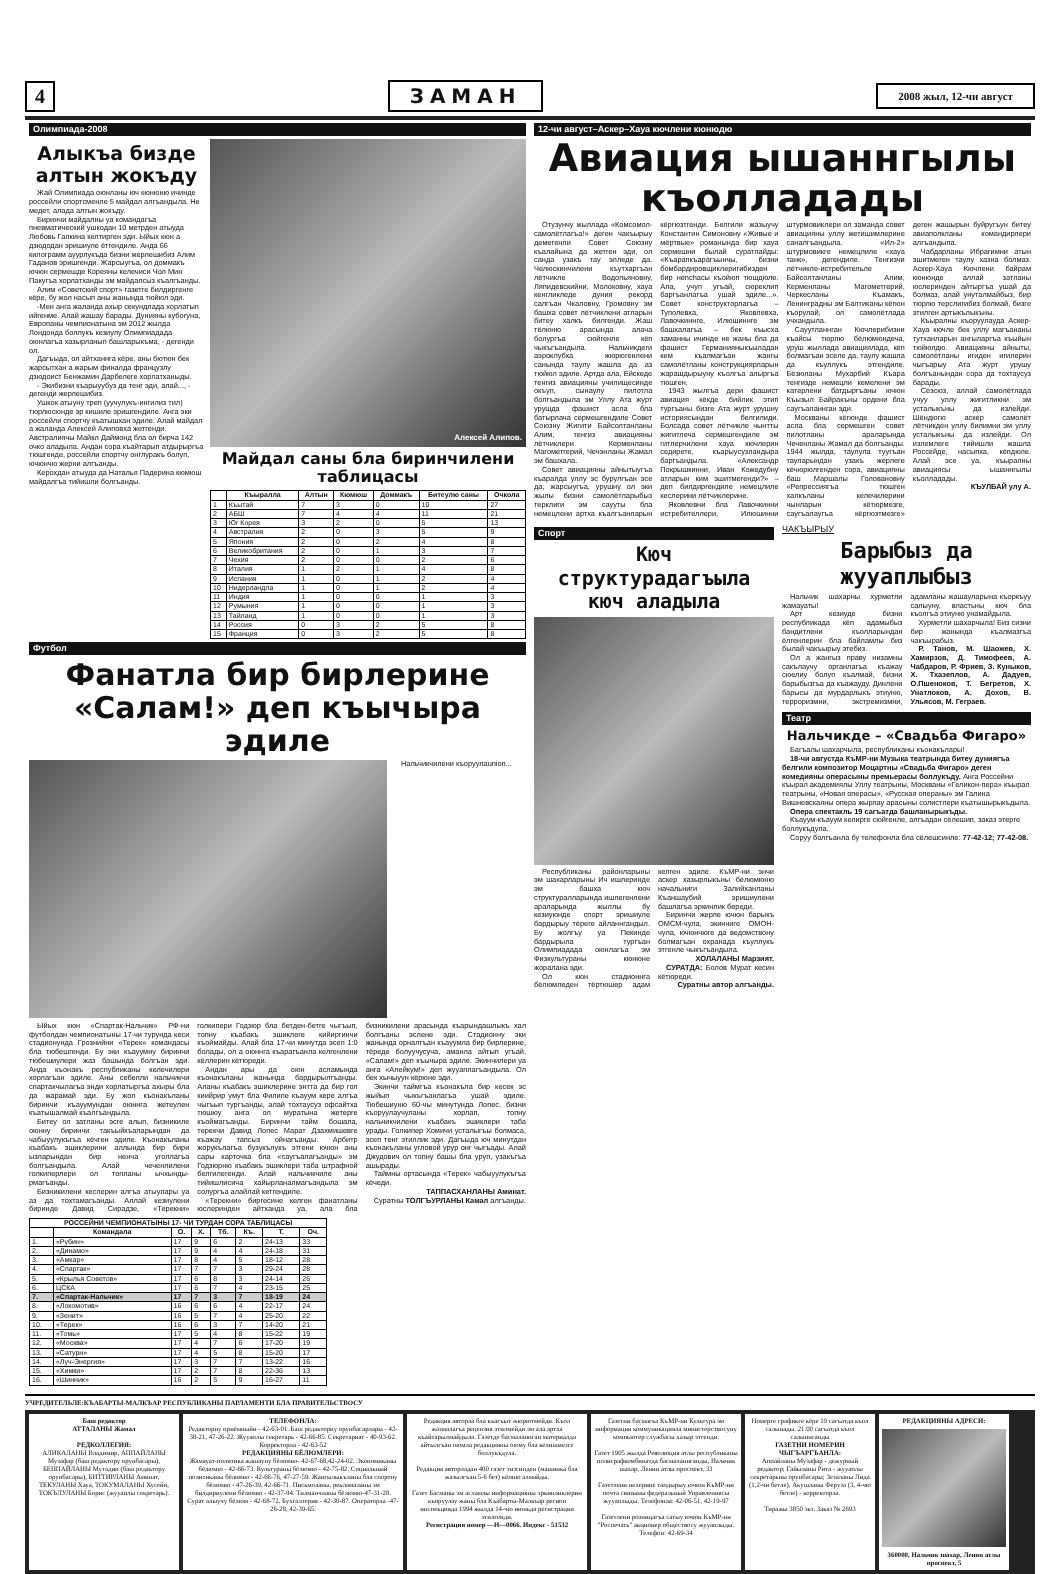4 ЗАМАН 2008 жыл, 12-чи август
Олимпиада-2008
Алыкъа бизде алтын жокъду
Жай Олимпиада оюнланы юч кюнюню ичинде россейли спортсменле 5 майдал алгъандыла. Не медет, алада алтын жокъду.
Биринчи майдалны уа командагъа пневматический ушкодан 10 метрден атыуда Любовь Галкина келтирген эди. Ыйых кюн а дзюдодан эришиуле ётгендиле. Анда 66 килограмм ауурлукъда бизни жерлешибиз Алим Гаданов эришгенди. Жарсыугъа, ол доммакъ ючюн сермешде Кореяны келечиси Чол Мин Пакугъа хорлатханды эм майдалсыз къалгъанды.
Алим «Советский спорт» газетге билдиргенге кёре, бу жол насып аны жанында тюйюл эди.
-Мен анга жаланда ахыр секундлада хорлатып ийгенме. Алай жашау барады. Дунияны кубогуна, Европаны чемпионатына эм 2012 жылда Лондонда боллукъ кезиулу Олимпиадада оюнлагъа хазырланып башларыкъма, - дегенди ол.
Дагъыда, ол айтханнга кёре, аны бютюн бек жарсытхан а жарым финалда французлу дзюдоист Бенжамин Дарбелеге хорлатханыды.
- Экибизни къарыуубуз да тенг эди, алай..., - дегенди жерлешибиз.
Ушкок атыуну треп (уучулукъ-ингилиз тил) тюрлюсюнде эр кишиле эришгендиле. Анга эки россейли спортчу къатышхан эдиле. Алай майдал а жаланда Алексей Алиповха жетгенди. Австралиячы Майкл Даймонд бла ол бирча 142 очко аладыла. Андан сора къайтарып атдырыргъа тюшгенде, россейли спортчу онглуракъ болуп, ючюнчю жерни алгъанды.
Керохдан атыуда да Наталья Падерина кюмюш майдалгъа тийишли болгъанды.
Алексей Алипов.
Майдал саны бла биринчилени таблицасы
| | Къыралла | Алтын | Кюмюш | Доммакъ | Битеулю саны | Очкола |
| --- | --- | --- | --- | --- | --- | --- |
| 1 | Къытай | 7 | 3 | 0 | 10 | 27 |
| 2 | АБШ | 7 | 4 | 4 | 11 | 21 |
| 3 | Юг Корея | 3 | 2 | 0 | 5 | 13 |
| 4 | Австралия | 2 | 0 | 3 | 5 | 9 |
| 5 | Япония | 2 | 0 | 2 | 4 | 8 |
| 6 | Великобритания | 2 | 0 | 1 | 3 | 7 |
| 7 | Чехия | 2 | 0 | 0 | 2 | 6 |
| 8 | Италия | 1 | 2 | 1 | 4 | 8 |
| 9 | Испания | 1 | 0 | 1 | 2 | 4 |
| 10 | Нидерландла | 1 | 0 | 1 | 2 | 4 |
| 11 | Индия | 1 | 0 | 0 | 1 | 3 |
| 12 | Румыния | 1 | 0 | 0 | 1 | 3 |
| 13 | Тайланд | 1 | 0 | 0 | 1 | 3 |
| 14 | Россия | 0 | 3 | 2 | 5 | 8 |
| 15 | Франция | 0 | 3 | 2 | 5 | 8 |
Футбол
Фанатла бир бирлерине «Салам!» деп къычыра эдиле
Нальчикчилени къоруулаunion...
Ыйых кюн «Спартак-Нальчик» РФ-ни футболдан чемпионатыны 17-чи турунда кеси стадионунда Грознийни «Терек» командасы бла тюбешгенди. Бу эки къауумну биринчи тюбешиулери жаз башында болгъан эди. Анда къонакъ республиканы келечилери хорлагъан эдиле. Аны себепли нальчикчи спартакчылагъа энди хорлатыргъа ахыры бла да жарамай эди. Бу жол къонакъланы биринчи къауумундан оюннга жетеулен къатышалмай къалгъандыла.
Битеу ол затланы эсге алып, бизникиле оюнну биринчи такъыйкъаларындан да чабыуулукъгъа кёчген эдиле. Къонакъланы къабакъ эшиклерини аллында бир бири ызларындан бир ненча уголлагъа болгъандыла. Алай чеченлилени голкиперлери ол топланы ычхынды­рмагъанды.
Бизникилени кеслерин алгъа атыулары уа аз да тохтамагъанды. Аллай кезиулени биринде Давид Сирадзе, «Терекни» голкипери Годзюр бла бетден-бетге чыгъып, топну къабакъ эшиклеге кийиргинчи къоймайды. Алай бла 17-чи минутда эсеп 1:0 болады, ол а оюннга къарагъан­ла келгенлени кёллерин кётюреди.
Андан ары да оюн аслам­ында къонакъланы жанында бардырылгъанды. Аланы къабакъ эшиклерине энтта да бир гол киийрир умут бла Филипе къауум кере алгъа чыгъып тургъанды, алай тохтаусуз офсайтха тюшюу анга ол муратына жетерге къоймагъанды. Биринчи тайм бошала, терекчи Давид Лопес Марат Дзахмишевге къажау тапсыз ойнагъанды. Арбитр жорукълагъа бузукълукъ этгени ючюн аны сары карточка бла «саугъалагъан­ды» эм Годзюрню къабакъ эшиклери таба штрафной белгилегенди. Алай нальчикчиле аны тийишлисича хайырланалмагъандыла эм солургъа алайлай кетгендиле.
«Терекни» биргесине келген фанатланы юслеринден айтханда уа, ала бла бизникилени арасында къарындашлыкъ хал болгъаны эслене эди. Стадионну эки жанында орналгъан къауумла бир бирлерине, тёреде болуучусуча, аманла айтып угъай, «Салам!» деп къычыра эдиле. Экинчилери уа анга «Алейкум!» деп жууаплагъандыла. Ол бек хычыуун кёрюне эди.
Экинчи таймгъа къонакъла бир кесек эс жыйып чыкъгъанлагъа ушай эдиле. Тюбешиуню 60-чы минутунда Лопес, бизни къоруулаучуланы хорлап, топну нальчикчилени къабакъ эшиклери таба урады. Голкипер Хомичи усталыгъы болмаса, эсеп тенг этиллик эди. Дагъыда юч минутдан къонакъланы угловой урур онг чыгъады. Алай Джудович ол топну башы бла уруп, узакъгъа ашырады.
Таймны ортасында «Терек» чабыуулукъгъа кёчеди.
ТАППАСХАНЛАНЫ Аминат.
Суратны ТОЛГЪУРЛАНЫ Камал алгъанды.
| РОССЕЙНИ ЧЕМПИОНАТЫНЫ 17- ЧИ ТУРДАН СОРА ТАБЛИЦАСЫ | | | | | | | |
| --- | --- | --- | --- | --- | --- | --- | --- |
| | Командала | О. | Х. | Тб. | Къ. | Т. | Оч. |
| 1. | «Рубин» | 17 | 9 | 6 | 2 | 24-13 | 33 |
| 2. | «Динамо» | 17 | 9 | 4 | 4 | 24-18 | 31 |
| 3. | «Амкар» | 17 | 8 | 4 | 5 | 18-12 | 28 |
| 4. | «Спартак» | 17 | 7 | 7 | 3 | 29-24 | 28 |
| 5. | «Крылья Советов» | 17 | 6 | 8 | 3 | 24-14 | 26 |
| 6. | ЦСКА | 17 | 6 | 7 | 4 | 23-15 | 25 |
| 7. | «Спартак-Нальчик» | 17 | 7 | 3 | 7 | 18-19 | 24 |
| 8. | «Локомотив» | 16 | 6 | 6 | 4 | 22-17 | 24 |
| 9. | «Зенит» | 16 | 5 | 7 | 4 | 25-20 | 22 |
| 10. | «Терек» | 16 | 6 | 3 | 7 | 14-20 | 21 |
| 11. | «Томь» | 17 | 5 | 4 | 8 | 15-22 | 19 |
| 12. | «Москва» | 17 | 4 | 7 | 6 | 17-20 | 19 |
| 13. | «Сатурн» | 17 | 4 | 5 | 8 | 15-20 | 17 |
| 14. | «Луч-Энергия» | 17 | 3 | 7 | 7 | 13-22 | 16 |
| 15. | «Химки» | 17 | 2 | 7 | 8 | 22-36 | 13 |
| 16. | «Шинник» | 16 | 2 | 5 | 9 | 16-27 | 11 |
12-чи август–Аскер–Хауа кючлени кюнюдю
Авиация ышаннгылы къолладады
Отузунчу жыллада «Комсомол-самолётлагъа!» деген чакъырыу демегенли Совет Союзну къалайына да жетген эди, ол санда узакъ тау элледе да. Челюскинчилени къутхаргъан лётчикле Водопьяновну, Ляпидевскийни, Молоковну, хауа кенгликледе дуния рекорд салгъан Чкаловну, Громовну эм башха совет лётчиклени атларын битеу халкъ билгенди. Жаш тёлюню арасында алача болургъа сюйгенле кёп чыкъгъандыла. Нальчикдеги аэроклубха жюрюгенлени санында таулу жашла да аз тюйюл эдиле. Артда ала, Ейскеде тенгиз авиацияны училищесинде окъуп, сынаулу пилотла болгъандыла эм Уллу Ата журт урушда фашист асла бла батырлача сермешгендиле Совет Союзну Жигити Байсолтанланы Алим, тенгиз авиацияны лётчиклери Керменланы Магометгерий, Чечэнланы Жамал эм башхала.
Совет авиацияны айныты­угъа къаралда уллу эс бурулгъан эсе да, жарсыугъа, урушну ол эки жылы бизни самолётларыбыз терклиги эм саууты бла немецлени артха къалгъанларын кёргюзтгенди. Белгили жазыучу Константин Симоновну «Живые и мёртвые» романында бир хауа сермешни былай суратлайды: «Къарапкъарагъынчы, бизни бомбардировщиклеригибизден бир неnchасы къойюп тюшдюле. Ала, учуп угъай, сюреклип баргъанлагъа ушай эдиле...». Совет конструкторлагъа – Туполевха, Яковлевха, Лавочкиннге, Илюшиннге эм башхалагъа – бек къысха заманны ичинде не жаны бла да фашист Германияныкъыладан кем къалмагъан жангы самолётланы конструкциярларын жарашдырыуну къолгъа алыргъа тюшген.
1943 жылгъа дери фашист авиация кёкде бийлик этип тургъаны бизге Ата журт урушну историясындан белгилиди. Болсада совет лётчикле чынтты жигитлеча сермешгендиле эм гитлерчилени хауа кючлерин седирете, къарыусузландыра баргъандыла. «Александр Покрышкинни, Иван Кожедубну атларын ким эшитмегенди?» – деп билдиргендиле немецлиле кеслерини лётчиклерине.
Яковлевни бла Лавочкинни истребителлери, Илюшинни штурмовиклери ол заманда совет авиацияны уллу жетишимлерине саналгъандыла. «Ил-2» штурмовикге немецлиле «хауа танк», дегендиле. Тенгизчи лётчикле-истребительле Байсолтанланы Алим, Керменланы Магометгерий, Черкесланы Къамакъ, Ленинградны эм Балтиканы кёгюн къорулай, ол самолётлада учхандыла.
Сауутланнган Кючлерибизни къайсы тюрлю бёлюмюндеча, уруш жыллада авиациялада, кёп болмагъан эселе да, таулу жашла да къуллукъ этгендиле. Бёзюланы Мухарбий Къара тенгизде немецли кемелени эм катерлени батдыргъаны ючюн Къызыл Байракъны ордени бла саугъаланнган эди.
Москваны кёгюнде фашист асла бла сермешген совет пилотланы араларында Чеченланы Жамал да болгъанды. 1944 жылда, таулула туугъан тауларындан узакъ жерлеге кёчюрюлгенден сора, авиацияны баш Маршалы Головановну «Репрессиягъа тюшген халкъланы келечилерини чынларын кётюрмезге, саугъалаугъа кёргюзтмезге» деген жашырын буйругъун битеу авиаполкланы командирлери алгъандыла.
Чабдарланы Ибрагимни атын эшитмеген таулу хазна болмаз. Аскер-Хауа Кючлени байрам кюнюнде аллай затланы юслеринден айтыргъа ушай да болмаз, алай унуталмайбыз, бир тюрлю терслигибиз болмай, бизге этилген артыкълыкъны.
Къыралны къоруулауда Аскер-Хауа кючле бек уллу магъананы тутханларын ангыларгъа къыйын тюйюлдю. Авиацияны айныты, самолётланы игиден игилерин чыгъарыу Ата журт урушу болгъанындан сора да тохтаусуз барады.
Сёзсюз, аллай самолётлада учуу уллу жигитликни эм усталыкъны да излейди. Шёндюгю аскер самолёт лётчикден уллу билимни эм уллу усталыкъны да излейди. Ол излемлеге тийишли жашла Россейде, насыпха, кёпдюле. Алай эсе уа, къыралны авиациясы ышаннгылы къолладады.
КЪУЛБАЙ улу А.
Спорт
Кюч структурадагъыла кюч аладыла
Республиканы районларыны эм шахарларыны Ич ишлеринде эм башха кюч структуралларында ишлегенлени араларында жыллы бу кезиуюнде спорт эришиуле бардырыу тёреге айланнгандыл. Бу жолгъу уа Пекинде бардырыла тургъан Олимпиадада оюнлагъа эм Физкультураны кюнюне жоралана эди.
Ол кюн стадионнга бёлюмледен тёртюшер адам келген эдиле. КъМР-ни энчи аскер хазырлыкъны бёлюмюню начальниги Залийханланы Къаншаубий эришиулени башлагъа эркинлик береди.
Биринчи жерле ючюн барыкъ ОМСМ-чула, экинчиге ОМОН-чула, ючюнчюге да ведомствону болмагъан охранада къуллукъ этгенле чыкъгъандыла.
ХОЛАЛАНЫ Марзият.
СУРАТДА: Болов Мурат кесин кётюреди.
Суратны автор алгъанды.
ЧАКЪЫРЫУ
Барыбыз да жууаплыбыз
Нальчик шахарны хурметли жамауаты!
Арт кезиуде бизни республикада кёп адамыбыз бандитлени къолларындан ёлгенлерин бла байламлы биз былай чакъырыу этебиз.
Ол а жангыз праву низамны сакълаучу органлагъа къажау сюелиу болуп къалмай, бизни барыбызгъа да къажауду. Динлени барысы да мурдарлыкъ этиуню, терроризмни, экстремизмни, адамланы жашауларына къоркъуу салыуну, властьны кюч бла къолгъа этиуню унамайдыла.
Хурметли шахарчыла! Биз сизни бир жанында къалмазгъа чакъырабыз.
Р. Танов, М. Шаожев, Х. Хамирзов, Д. Тимофеев, А. Чабдаров, Р. Фриев, З. Куныков, Х. Тхазеплов, А. Дадуев, О.Пшеноков, Т. Бегретов, Х. Унатлоков, А. Дохов, В. Ульясов, М. Геграев.
Театр
Нальчикде – «Свадьба Фигаро»
Багъалы шахарчыла, республиканы къонакълары!
18-чи августда КъМР-ни Музыка театрында битеу дуниягъа белгили композитор Моцартны «Свадьба Фигаро» деген комедияны операсыны премьерасы боллукъду. Анга Россейни къырал академиялы Уллу театрыны, Москваны «Геликон-пера» къырал театрыны, «Новая операсы», «Русская операны» эм Галина Вишневскаяны опера жырлау арасыны солистлери къатышырыкъдыла.
Опера спектакль 19 сагъатда башланырыкъды.
Къауум-къауум келирге сюйгенле, алгъадан сёлешип, заказ этерге боллукъдула.
Соруу болгъанла бу телефонла бла сёлешсинле: 77-42-12; 77-42-08.
УЧРЕДИТЕЛЬЛЕ:КЪАБАРТЫ-МАЛКЪАР РЕСПУБЛИКАНЫ ПАРЛАМЕНТИ БЛА ПРАВИТЕЛЬСТВОСУ
Баш редактор
АТТАЛАНЫ Жамал
РЕДКОЛЛЕГИЯ:
АЛИКАЛАНЫ Владимир, АППАЙЛАНЫ Музафар (баш редактору орунбасары), БЕППАЙЛАНЫ Мутадип (баш редактору орунбасары), БИТТИРЛАНЫ Аминат, ТЕКУЛАНЫ Хауа, ТОКУМАЛАНЫ Хусейн, ТОКЪЛУЛАНЫ Борис (жууаплы секретарь).
ТЕЛЕФОНЛА:
Редакторну приёмныйи - 42-63-01. Баш редакторну орунбасарлары - 42-38-21, 47-26-22. Жууаплы секретарь - 42-66-85. Секретариат - 40-93-62. Корректорла - 42-63-52
РЕДАКЦИЯНЫ БЁЛЮМЛЕРИ:
Жамауат-политика жашауну бёлюмю- 42-67-68,42-24-02. Экономиканы бёлюмю - 42-66-73. Культураны бёлюмю - 42-75-82. Социальный политиканы бёлюмю - 42-66-76, 47-27-59. Жангылыкъланы бла спортну бёлюмю - 47-26-39, 42-66-71. Письмоланы, рекламаланы эм билдириулени бёлюмю - 42-37-94. Тилманчланы бёлюмю-47-31-28. Сурат алыучу бёлюм - 42-68-72. Бухгалтерия - 42-30-87. Операторла -47-26-28, 42-39-65.
Редакция авторла бла къагъыт жюрютмейди. Къол жазмалагъа рецензия этилмейди эм ала артха къайтарылмайдыла. Газетде басмаланнган материалда айтылгъан оюмла редакцияны оюму бла келишмезге боллукъдула.
Редакция авторладан 400 газет тизгинден (машинка бла жазылгъан 5-6 бет) кёпню алмайды.
Газет Басманы эм асламлы информацияны эркинликлерин къоруулау жаны бла Къабарты-Малкъар регион инспекцияда 1994 жылда 14-чю июньда регистрация этилгенди.
Регистрация номер —Н—0066. Индекс - 51532
Газетни басмагъа КъМР-ни Культура эм информация коммуникацияла министерствосуну компьютер службасы хазыр этгенди.
Газет 1905 жылда Революция атлы республиканы полиграфкомбинатда басмаланнганды, Нальчик шахар, Ленин атлы проспект, 33
Газетлени нелерине тапдырыу ючюн КъМР-ни почта связыны федеральный Управлениясы жууаплыды. Телефонла: 42-06-51, 42-19-97
Газетлени розницагъа сатыу ючюн КъМР-ни "Роспечать" акционер обществосу жууаплыды. Телефон: 42-69-34
Номерге графикге кёре 19 сагъатда къол салынады. 21.00 сагъатда къол салыннганды
ГАЗЕТНИ НОМЕРИН ЧЫГЪАРГЪАНЛА:
Аппайланы Музафар - дежурный редактор; Гайыланы Рита - жууаплы секретарьны орунбасары; Зезаланы Лида (1,2-чи бетле), Акушланы Ферузa (3, 4-чю бетле) - корректорла.
Тиражы 3850 экз. Заказ № 2693
РЕДАКЦИЯНЫ АДРЕСИ:
360000, Нальчик шахар, Ленин атлы проспект, 5